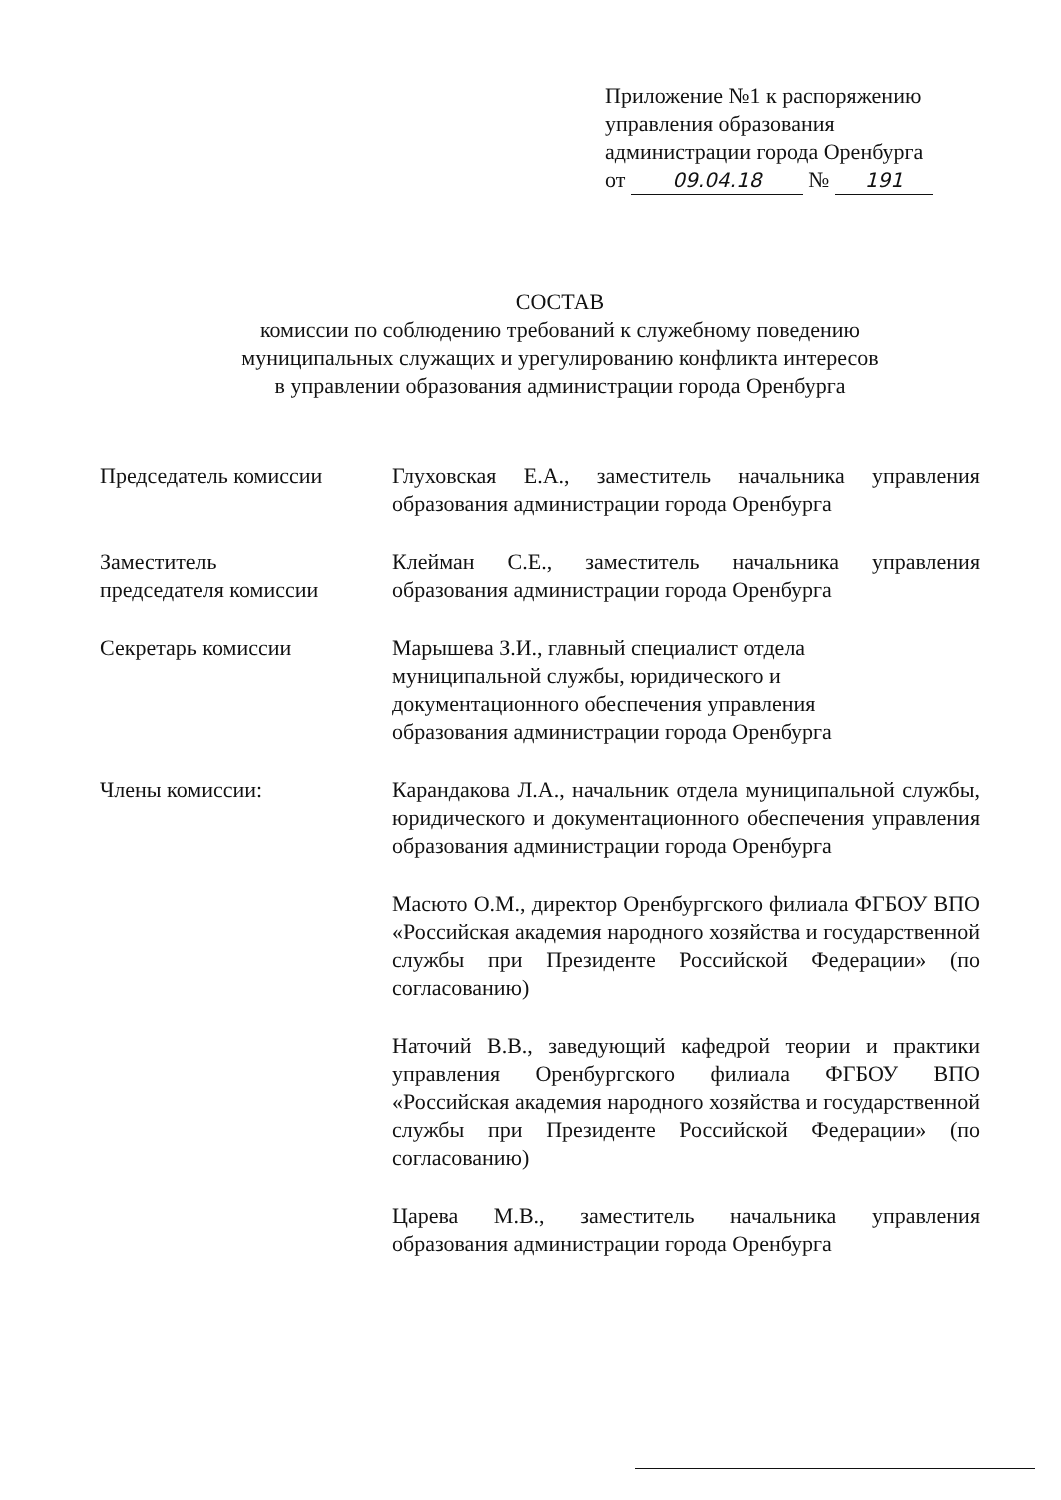Приложение №1 к распоряжению
управления образования
администрации города Оренбурга
от 09.04.18 № 191
СОСТАВ
комиссии по соблюдению требований к служебному поведению
муниципальных служащих и урегулированию конфликта интересов
в управлении образования администрации города Оренбурга
Председатель комиссии Глуховская Е.А., заместитель начальника управления образования администрации города Оренбурга
Заместитель
председателя комиссии
Клейман С.Е., заместитель начальника управления образования администрации города Оренбурга
Секретарь комиссии Марышева З.И., главный специалист отдела
муниципальной службы, юридического и
документационного обеспечения управления
образования администрации города Оренбурга
Члены комиссии: Карандакова Л.А., начальник отдела муниципальной службы, юридического и документационного обеспечения управления образования администрации города Оренбурга
Масюто О.М., директор Оренбургского филиала ФГБОУ ВПО «Российская академия народного хозяйства и государственной службы при Президенте Российской Федерации» (по согласованию)
Наточий В.В., заведующий кафедрой теории и практики управления Оренбургского филиала ФГБОУ ВПО «Российская академия народного хозяйства и государственной службы при Президенте Российской Федерации» (по согласованию)
Царева М.В., заместитель начальника управления образования администрации города Оренбурга